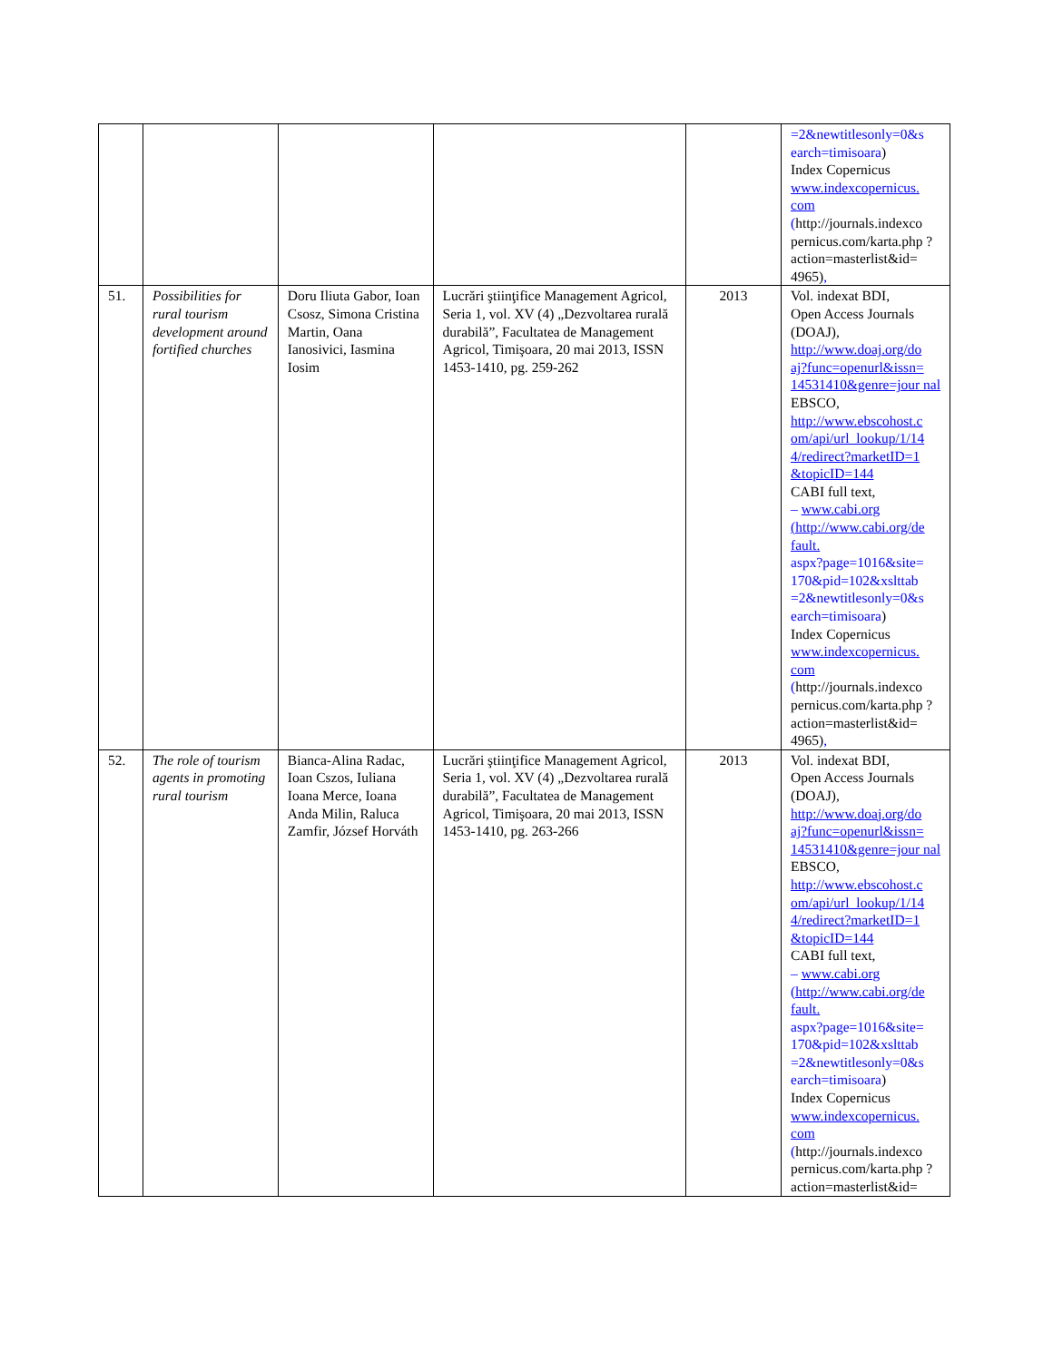| | | | | | =2&newtitlesonly=0&s earch=timisoara ) Index Copernicus www.indexcopernicus. com ( http://journals.indexco pernicus.com/karta.php ?action=masterlist&id= 4965) , |
| 51. | Possibilities for rural tourism development around fortified churches | Doru Iliuta Gabor, Ioan Csosz, Simona Cristina Martin, Oana Ianosivici, Iasmina Iosim | Lucrări ştiinţifice Management Agricol, Seria 1, vol. XV (4) „Dezvoltarea rurală durabilă”, Facultatea de Management Agricol, Timişoara, 20 mai 2013, ISSN 1453-1410, pg. 259-262 | 2013 | Vol. indexat BDI, Open Access Journals (DOAJ), http://www.doaj.org/do aj?func=openurl&issn= 14531410&genre=jour nal EBSCO, http://www.ebscohost.c om/api/url_lookup/1/14 4/redirect?marketID=1 &topicID=144 CABI full text, – www.cabi.org (http://www.cabi.org/de fault. aspx?page=1016&site= 170&pid=102&xslttab =2&newtitlesonly=0&s earch=timisoara ) Index Copernicus www.indexcopernicus. com ( http://journals.indexco pernicus.com/karta.php ?action=masterlist&id= 4965) , |
| 52. | The role of tourism agents in promoting rural tourism | Bianca-Alina Radac, Ioan Cszos, Iuliana Ioana Merce, Ioana Anda Milin, Raluca Zamfir, József Horváth | Lucrări ştiinţifice Management Agricol, Seria 1, vol. XV (4) „Dezvoltarea rurală durabilă”, Facultatea de Management Agricol, Timişoara, 20 mai 2013, ISSN 1453-1410, pg. 263-266 | 2013 | Vol. indexat BDI, Open Access Journals (DOAJ), http://www.doaj.org/do aj?func=openurl&issn= 14531410&genre=jour nal EBSCO, http://www.ebscohost.c om/api/url_lookup/1/14 4/redirect?marketID=1 &topicID=144 CABI full text, – www.cabi.org (http://www.cabi.org/de fault. aspx?page=1016&site= 170&pid=102&xslttab =2&newtitlesonly=0&s earch=timisoara ) Index Copernicus www.indexcopernicus. com ( http://journals.indexco pernicus.com/karta.php ?action=masterlist&id= |